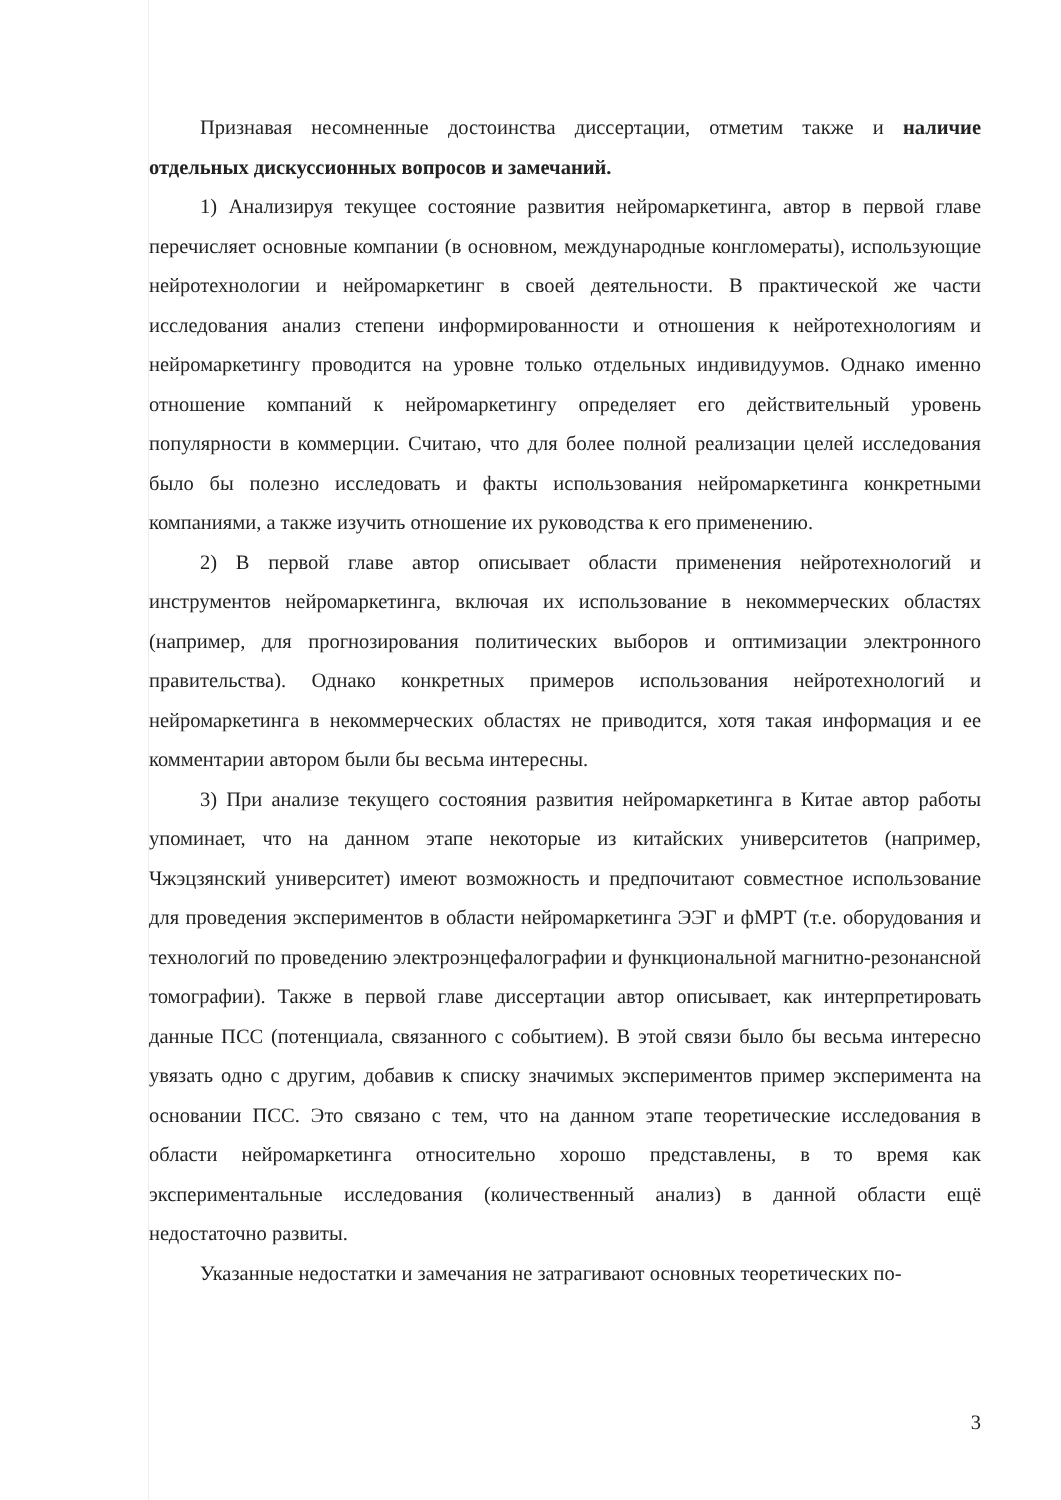Признавая несомненные достоинства диссертации, отметим также и наличие отдельных дискуссионных вопросов и замечаний.
1) Анализируя текущее состояние развития нейромаркетинга, автор в первой главе перечисляет основные компании (в основном, международные конгломераты), использующие нейротехнологии и нейромаркетинг в своей деятельности. В практической же части исследования анализ степени информированности и отношения к нейротехнологиям и нейромаркетингу проводится на уровне только отдельных индивидуумов. Однако именно отношение компаний к нейромаркетингу определяет его действительный уровень популярности в коммерции. Считаю, что для более полной реализации целей исследования было бы полезно исследовать и факты использования нейромаркетинга конкретными компаниями, а также изучить отношение их руководства к его применению.
2) В первой главе автор описывает области применения нейротехнологий и инструментов нейромаркетинга, включая их использование в некоммерческих областях (например, для прогнозирования политических выборов и оптимизации электронного правительства). Однако конкретных примеров использования нейротехнологий и нейромаркетинга в некоммерческих областях не приводится, хотя такая информация и ее комментарии автором были бы весьма интересны.
3) При анализе текущего состояния развития нейромаркетинга в Китае автор работы упоминает, что на данном этапе некоторые из китайских университетов (например, Чжэцзянский университет) имеют возможность и предпочитают совместное использование для проведения экспериментов в области нейромаркетинга ЭЭГ и фМРТ (т.е. оборудования и технологий по проведению электроэнцефалографии и функциональной магнитно-резонансной томографии). Также в первой главе диссертации автор описывает, как интерпретировать данные ПСС (потенциала, связанного с событием). В этой связи было бы весьма интересно увязать одно с другим, добавив к списку значимых экспериментов пример эксперимента на основании ПСС. Это связано с тем, что на данном этапе теоретические исследования в области нейромаркетинга относительно хорошо представлены, в то время как экспериментальные исследования (количественный анализ) в данной области ещё недостаточно развиты.
Указанные недостатки и замечания не затрагивают основных теоретических по-
3